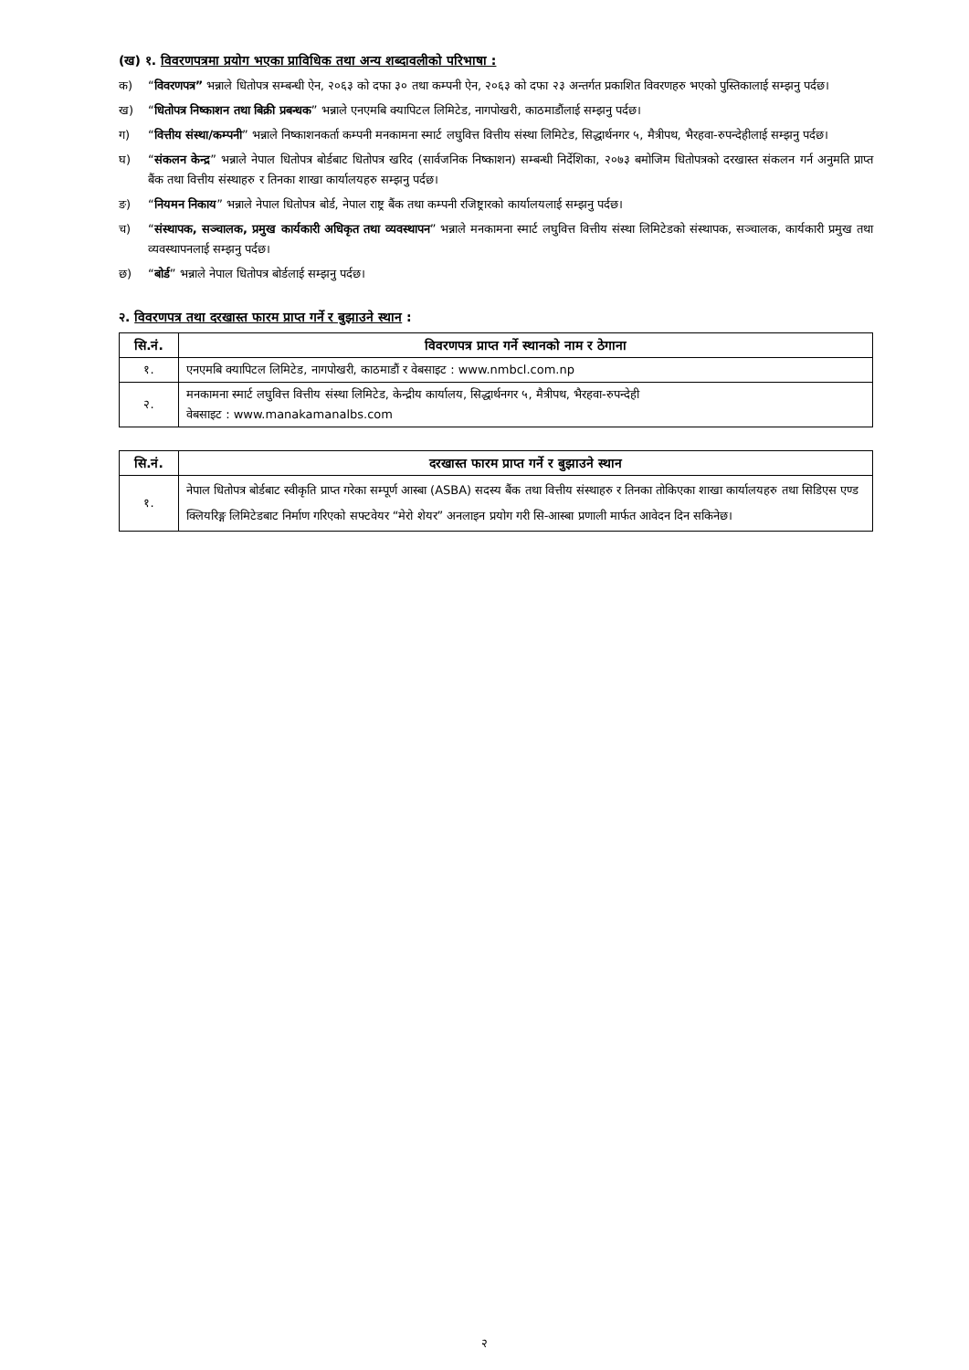(ख) १. विवरणपत्रमा प्रयोग भएका प्राविधिक तथा अन्य शब्दावलीको परिभाषा :
क) “विवरणपत्र” भन्नाले धितोपत्र सम्बन्धी ऐन, २०६३ को दफा ३० तथा कम्पनी ऐन, २०६३ को दफा २३ अन्तर्गत प्रकाशित विवरणहरु भएको पुस्तिकालाई सम्झनु पर्दछ।
ख) “धितोपत्र निष्काशन तथा बिक्री प्रबन्धक” भन्नाले एनएमबि क्यापिटल लिमिटेड, नागपोखरी, काठमाडौंलाई सम्झनु पर्दछ।
ग) “वित्तीय संस्था/कम्पनी” भन्नाले निष्काशनकर्ता कम्पनी मनकामना स्मार्ट लघुवित्त वित्तीय संस्था लिमिटेड, सिद्धार्थनगर ५, मैत्रीपथ, भैरहवा-रुपन्देहीलाई सम्झनु पर्दछ।
घ) “संकलन केन्द्र” भन्नाले नेपाल धितोपत्र बोर्डबाट धितोपत्र खरिद (सार्वजनिक निष्काशन) सम्बन्धी निर्देशिका, २०७३ बमोजिम धितोपत्रको दरखास्त संकलन गर्न अनुमति प्राप्त बैंक तथा वित्तीय संस्थाहरु र तिनका शाखा कार्यालयहरु सम्झनु पर्दछ।
ङ) “नियमन निकाय” भन्नाले नेपाल धितोपत्र बोर्ड, नेपाल राष्ट्र बैंक तथा कम्पनी रजिष्ट्रारको कार्यालयलाई सम्झनु पर्दछ।
च) “संस्थापक, सञ्चालक, प्रमुख कार्यकारी अधिकृत तथा व्यवस्थापन” भन्नाले मनकामना स्मार्ट लघुवित्त वित्तीय संस्था लिमिटेडको संस्थापक, सञ्चालक, कार्यकारी प्रमुख तथा व्यवस्थापनलाई सम्झनु पर्दछ।
छ) “बोर्ड” भन्नाले नेपाल धितोपत्र बोर्डलाई सम्झनु पर्दछ।
२. विवरणपत्र तथा दरखास्त फारम प्राप्त गर्ने र बुझाउने स्थान :
| सि.नं. | विवरणपत्र प्राप्त गर्ने स्थानको नाम र ठेगाना |
| --- | --- |
| १. | एनएमबि क्यापिटल लिमिटेड, नागपोखरी, काठमाडौं र वेबसाइट : www.nmbcl.com.np |
| २. | मनकामना स्मार्ट लघुवित्त वित्तीय संस्था लिमिटेड, केन्द्रीय कार्यालय, सिद्धार्थनगर ५, मैत्रीपथ, भैरहवा-रुपन्देही वेबसाइट : www.manakamanalbs.com |
| सि.नं. | दरखास्त फारम प्राप्त गर्ने र बुझाउने स्थान |
| --- | --- |
| १. | नेपाल धितोपत्र बोर्डबाट स्वीकृति प्राप्त गरेका सम्पूर्ण आस्बा (ASBA) सदस्य बैंक तथा वित्तीय संस्थाहरु र तिनका तोकिएका शाखा कार्यालयहरु तथा सिडिएस एण्ड क्लियरिङ्ग लिमिटेडबाट निर्माण गरिएको सफ्टवेयर “मेरो शेयर” अनलाइन प्रयोग गरी सि-आस्बा प्रणाली मार्फत आवेदन दिन सकिनेछ। |
२